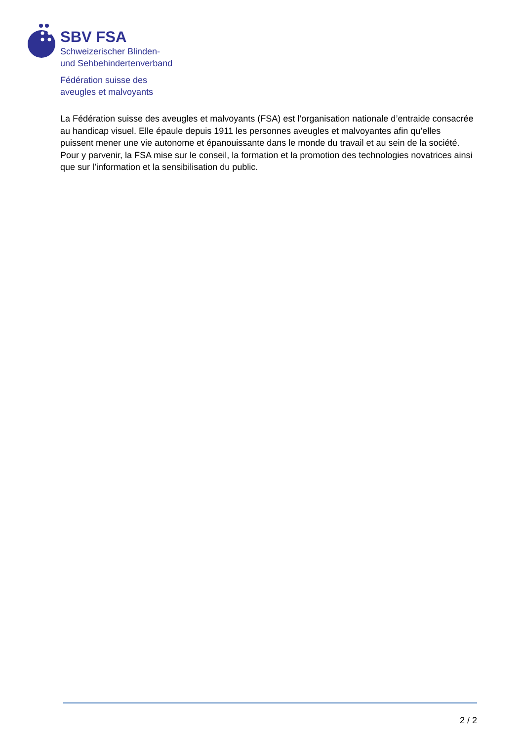SBV FSA
Schweizerischer Blinden-
und Sehbehindertenverband
Fédération suisse des
aveugles et malvoyants
La Fédération suisse des aveugles et malvoyants (FSA) est l’organisation nationale d’entraide consacrée au handicap visuel. Elle épaule depuis 1911 les personnes aveugles et malvoyantes afin qu’elles puissent mener une vie autonome et épanouissante dans le monde du travail et au sein de la société. Pour y parvenir, la FSA mise sur le conseil, la formation et la promotion des technologies novatrices ainsi que sur l’information et la sensibilisation du public.
2 / 2